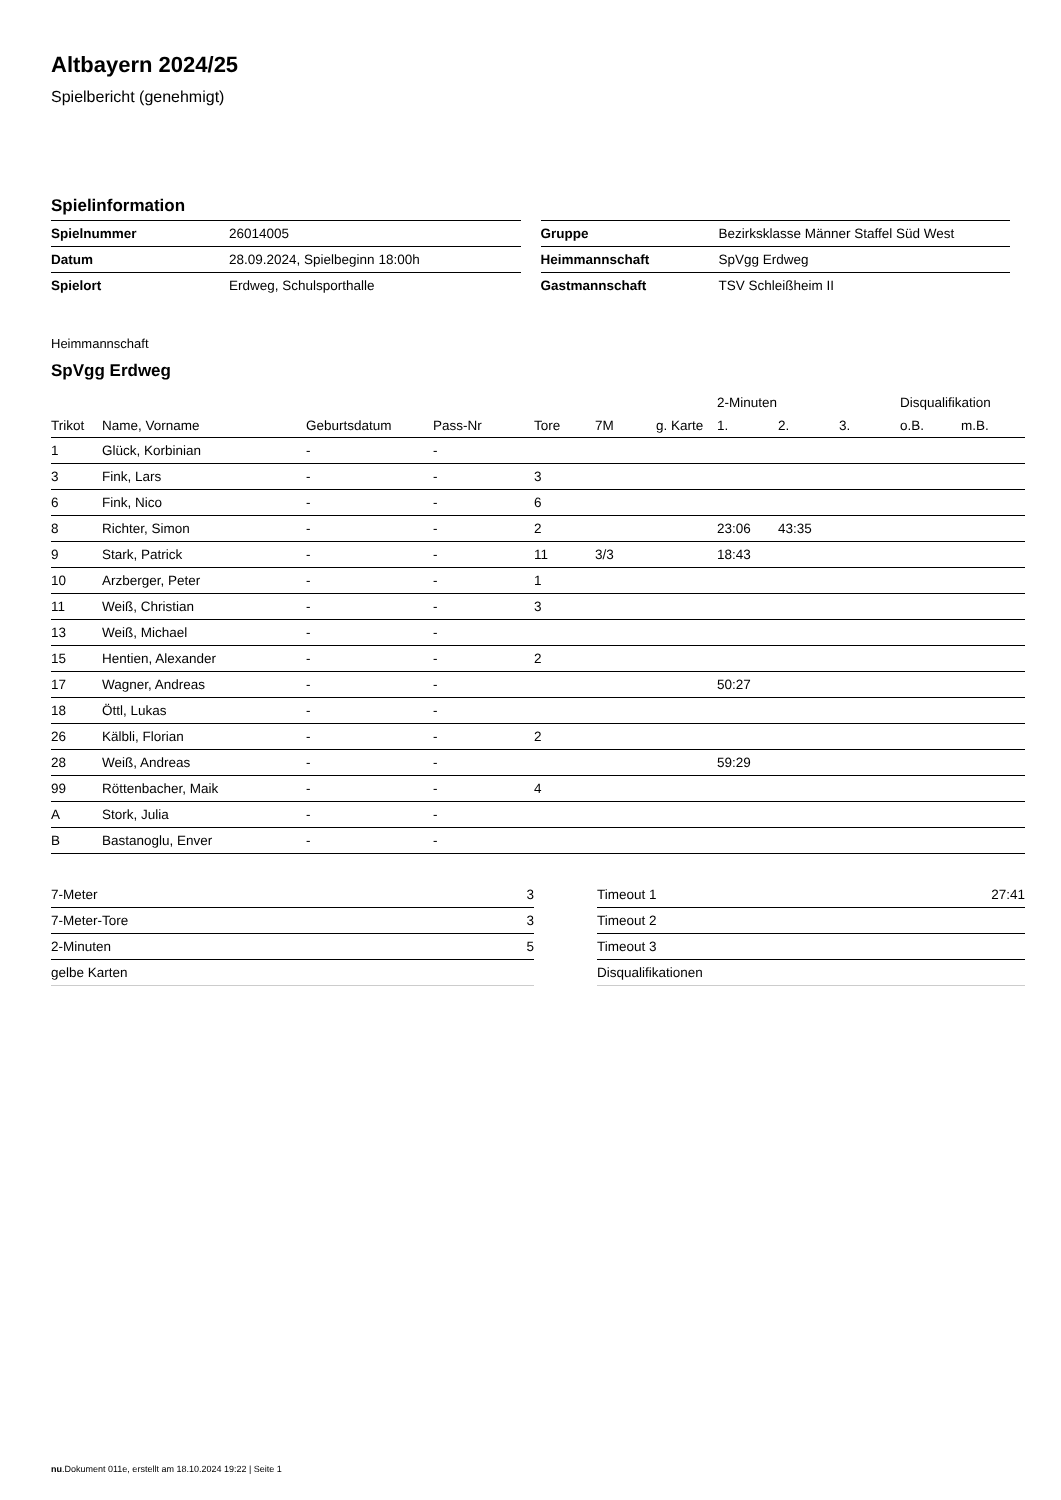Altbayern 2024/25
Spielbericht (genehmigt)
Spielinformation
| Spielnummer | 26014005 |
| Datum | 28.09.2024, Spielbeginn 18:00h |
| Spielort | Erdweg, Schulsporthalle |
| Gruppe | Bezirksklasse Männer Staffel Süd West |
| Heimmannschaft | SpVgg Erdweg |
| Gastmannschaft | TSV Schleißheim II |
Heimmannschaft
SpVgg Erdweg
| | | | | | | | 2-Minuten | | | Disqualifikation | |
| --- | --- | --- | --- | --- | --- | --- | --- | --- | --- | --- | --- |
| Trikot | Name, Vorname | Geburtsdatum | Pass-Nr | Tore | 7M | g. Karte | 1. | 2. | 3. | o.B. | m.B. |
| 1 | Glück, Korbinian | - | - | | | | | | | | |
| 3 | Fink, Lars | - | - | 3 | | | | | | | |
| 6 | Fink, Nico | - | - | 6 | | | | | | | |
| 8 | Richter, Simon | - | - | 2 | | | 23:06 | 43:35 | | | |
| 9 | Stark, Patrick | - | - | 11 | 3/3 | | 18:43 | | | | |
| 10 | Arzberger, Peter | - | - | 1 | | | | | | | |
| 11 | Weiß, Christian | - | - | 3 | | | | | | | |
| 13 | Weiß, Michael | - | - | | | | | | | | |
| 15 | Hentien, Alexander | - | - | 2 | | | | | | | |
| 17 | Wagner, Andreas | - | - | | | | 50:27 | | | | |
| 18 | Öttl, Lukas | - | - | | | | | | | | |
| 26 | Kälbli, Florian | - | - | 2 | | | | | | | |
| 28 | Weiß, Andreas | - | - | | | | 59:29 | | | | |
| 99 | Röttenbacher, Maik | - | - | 4 | | | | | | | |
| A | Stork, Julia | - | - | | | | | | | | |
| B | Bastanoglu, Enver | - | - | | | | | | | | |
| 7-Meter | 3 |
| 7-Meter-Tore | 3 |
| 2-Minuten | 5 |
| gelbe Karten | |
| Timeout 1 | 27:41 |
| Timeout 2 | |
| Timeout 3 | |
| Disqualifikationen | |
nu.Dokument 011e, erstellt am 18.10.2024 19:22 | Seite 1